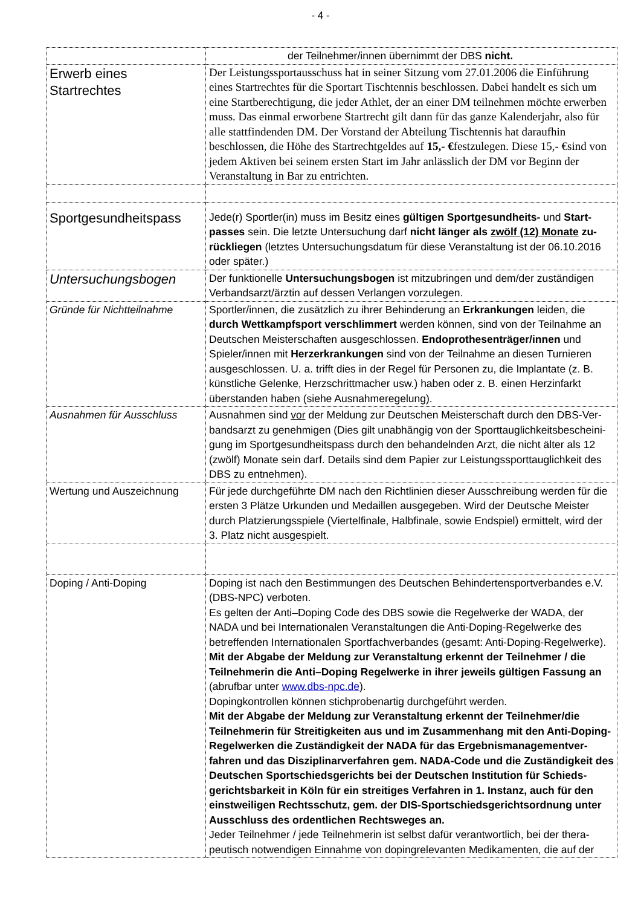- 4 -
| | der Teilnehmer/innen übernimmt der DBS nicht. |
| Erwerb eines Startrechtes | Der Leistungssportausschuss hat in seiner Sitzung vom 27.01.2006 die Einführung eines Startrechtes für die Sportart Tischtennis beschlossen. Dabei handelt es sich um eine Startberechtigung, die jeder Athlet, der an einer DM teilnehmen möchte erwerben muss. Das einmal erworbene Startrecht gilt dann für das ganze Kalenderjahr, also für alle stattfindenden DM. Der Vorstand der Abteilung Tischtennis hat daraufhin beschlossen, die Höhe des Startrechtgeldes auf 15,- € festzulegen. Diese 15,- €sind von jedem Aktiven bei seinem ersten Start im Jahr anlässlich der DM vor Beginn der Veranstaltung in Bar zu entrichten. |
| Sportgesundheitspass | Jede(r) Sportler(in) muss im Besitz eines gültigen Sportgesundheits- und Start-passes sein. Die letzte Untersuchung darf nicht länger als zwölf (12) Monate zu-rückliegen (letztes Untersuchungsdatum für diese Veranstaltung ist der 06.10.2016 oder später.) |
| Untersuchungsbogen | Der funktionelle Untersuchungsbogen ist mitzubringen und dem/der zuständigen Verbandsarzt/ärztin auf dessen Verlangen vorzulegen. |
| Gründe für Nichtteilnahme | Sportler/innen, die zusätzlich zu ihrer Behinderung an Erkrankungen leiden, die durch Wettkampfsport verschlimmert werden können, sind von der Teilnahme an Deutschen Meisterschaften ausgeschlossen. Endoprothesenträger/innen und Spieler/innen mit Herzerkrankungen sind von der Teilnahme an diesen Turnieren ausgeschlossen. U. a. trifft dies in der Regel für Personen zu, die Implantate (z. B. künstliche Gelenke, Herzschrittmacher usw.) haben oder z. B. einen Herzinfarkt überstanden haben (siehe Ausnahmeregelung). |
| Ausnahmen für Ausschluss | Ausnahmen sind vor der Meldung zur Deutschen Meisterschaft durch den DBS-Ver-bandsarzt zu genehmigen (Dies gilt unabhängig von der Sporttauglichkeitsbescheini-gung im Sportgesundheitspass durch den behandelnden Arzt, die nicht älter als 12 (zwölf) Monate sein darf. Details sind dem Papier zur Leistungssporttauglichkeit des DBS zu entnehmen). |
| Wertung und Auszeichnung | Für jede durchgeführte DM nach den Richtlinien dieser Ausschreibung werden für die ersten 3 Plätze Urkunden und Medaillen ausgegeben. Wird der Deutsche Meister durch Platzierungsspiele (Viertelfinale, Halbfinale, sowie Endspiel) ermittelt, wird der 3. Platz nicht ausgespielt. |
| Doping / Anti-Doping | Doping ist nach den Bestimmungen des Deutschen Behindertensportverbandes e.V. (DBS-NPC) verboten. Es gelten der Anti–Doping Code des DBS sowie die Regelwerke der WADA, der NADA und bei Internationalen Veranstaltungen die Anti-Doping-Regelwerke des betreffenden Internationalen Sportfachverbandes (gesamt: Anti-Doping-Regelwerke). Mit der Abgabe der Meldung zur Veranstaltung erkennt der Teilnehmer / die Teilnehmerin die Anti–Doping Regelwerke in ihrer jeweils gültigen Fassung an (abrufbar unter www.dbs-npc.de ). Dopingkontrollen können stichprobenartig durchgeführt werden. Mit der Abgabe der Meldung zur Veranstaltung erkennt der Teilnehmer/die Teilnehmerin für Streitigkeiten aus und im Zusammenhang mit den Anti-Doping-Regelwerken die Zuständigkeit der NADA für das Ergebnismanagementver-fahren und das Disziplinarverfahren gem. NADA-Code und die Zuständigkeit des Deutschen Sportschiedsgerichts bei der Deutschen Institution für Schieds-gerichtsbarkeit in Köln für ein streitiges Verfahren in 1. Instanz, auch für den einstweiligen Rechtsschutz, gem. der DIS-Sportschiedsgerichtsordnung unter Ausschluss des ordentlichen Rechtsweges an. Jeder Teilnehmer / jede Teilnehmerin ist selbst dafür verantwortlich, bei der thera-peutisch notwendigen Einnahme von dopingrelevanten Medikamenten, die auf der |